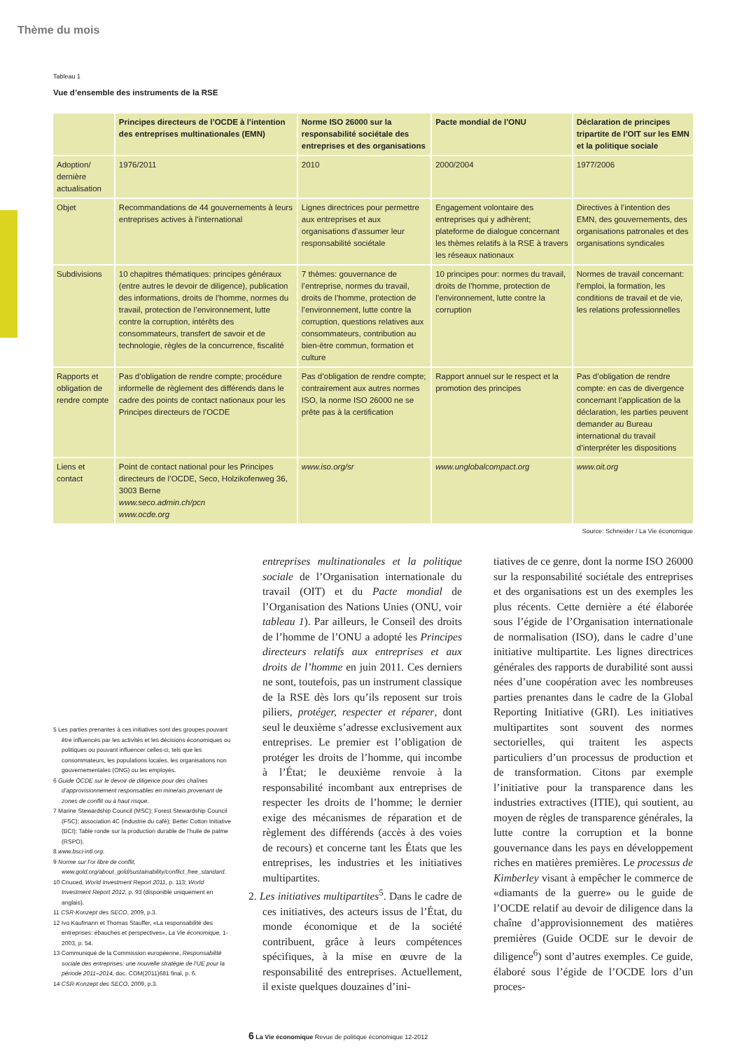Thème du mois
Tableau 1
Vue d’ensemble des instruments de la RSE
| | Principes directeurs de l’OCDE à l’intention des entreprises multinationales (EMN) | Norme ISO 26000 sur la responsabilité sociétale des entreprises et des organisations | Pacte mondial de l’ONU | Déclaration de principes tripartite de l’OIT sur les EMN et la politique sociale |
| --- | --- | --- | --- | --- |
| Adoption/ dernière actualisation | 1976/2011 | 2010 | 2000/2004 | 1977/2006 |
| Objet | Recommandations de 44 gouvernements à leurs entreprises actives à l’international | Lignes directrices pour permettre aux entreprises et aux organisations d’assumer leur responsabilité sociétale | Engagement volontaire des entreprises qui y adhèrent; plateforme de dialogue concernant les thèmes relatifs à la RSE à travers les réseaux nationaux | Directives à l’intention des EMN, des gouvernements, des organisations patronales et des organisations syndicales |
| Subdivisions | 10 chapitres thématiques: principes généraux (entre autres le devoir de diligence), publication des informations, droits de l’homme, normes du travail, protection de l’environnement, lutte contre la corruption, intérêts des consommateurs, transfert de savoir et de technologie, règles de la concurrence, fiscalité | 7 thèmes: gouvernance de l’entreprise, normes du travail, droits de l’homme, protection de l’environnement, lutte contre la corruption, questions relatives aux consommateurs, contribution au bien-être commun, formation et culture | 10 principes pour: normes du travail, droits de l’homme, protection de l’environnement, lutte contre la corruption | Normes de travail concernant: l’emploi, la formation, les conditions de travail et de vie, les relations professionnelles |
| Rapports et obligation de rendre compte | Pas d’obligation de rendre compte; procédure informelle de règlement des différends dans le cadre des points de contact nationaux pour les Principes directeurs de l’OCDE | Pas d’obligation de rendre compte; contrairement aux autres normes ISO, la norme ISO 26000 ne se prête pas à la certification | Rapport annuel sur le respect et la promotion des principes | Pas d’obligation de rendre compte: en cas de divergence concernant l’application de la déclaration, les parties peuvent demander au Bureau international du travail d’interpréter les dispositions |
| Liens et contact | Point de contact national pour les Principes directeurs de l’OCDE, Seco, Holzikofenweg 36, 3003 Berne www.seco.admin.ch/pcn www.ocde.org | www.iso.org/sr | www.unglobalcompact.org | www.oit.org |
Source: Schneider / La Vie économique
5 Les parties prenantes à ces initiatives sont des groupes pouvant être influencés par les activités et les décisions économiques ou politiques ou pouvant influencer celles-ci, tels que les consommateurs, les populations locales, les organisations non gouvernementales (ONG) ou les employés.
6 Guide OCDE sur le devoir de diligence pour des chaînes d’approvisionnement responsables en minerais provenant de zones de conflit ou à haut risque.
7 Marine Stewardship Council (MSC); Forest Stewardship Council (FSC); association 4C (industrie du café); Better Cotton Initiative (BCI); Table ronde sur la production durable de l’huile de palme (RSPO).
8 www.bsci-intl.org.
9 Norme sur l’or libre de conflit, www.gold.org/about_gold/sustainability/conflict_free_standard.
10 Cnuced, World Investment Report 2011, p. 113; World Investment Report 2012, p. 93 (disponible uniquement en anglais).
11 CSR-Konzept des SECO, 2009, p.3.
12 Ivo Kaufmann et Thomas Stauffer, «La responsabilité des entreprises: ébauches et perspectives», La Vie économique, 1-2003, p. 54.
13 Communiqué de la Commission européenne, Responsabilité sociale des entreprises: une nouvelle stratégie de l’UE pour la période 2011–2014, doc. COM(2011)681 final, p. 6.
14 CSR-Konzept des SECO, 2009, p.3.
entreprises multinationales et la politique sociale de l’Organisation internationale du travail (OIT) et du Pacte mondial de l’Organisation des Nations Unies (ONU, voir tableau 1). Par ailleurs, le Conseil des droits de l’homme de l’ONU a adopté les Principes directeurs relatifs aux entreprises et aux droits de l’homme en juin 2011. Ces derniers ne sont, toutefois, pas un instrument classique de la RSE dès lors qu’ils reposent sur trois piliers, protéger, respecter et réparer, dont seul le deuxième s’adresse exclusivement aux entreprises. Le premier est l’obligation de protéger les droits de l’homme, qui incombe à l’État; le deuxième renvoie à la responsabilité incombant aux entreprises de respecter les droits de l’homme; le dernier exige des mécanismes de réparation et de règlement des différends (accès à des voies de recours) et concerne tant les États que les entreprises, les industries et les initiatives multipartites.
2. Les initiatives multipartites<sup>5</sup>. Dans le cadre de ces initiatives, des acteurs issus de l’État, du monde économique et de la société contribuent, grâce à leurs compétences spécifiques, à la mise en œuvre de la responsabilité des entreprises. Actuellement, il existe quelques douzaines d’ini-
tiatives de ce genre, dont la norme ISO 26000 sur la responsabilité sociétale des entreprises et des organisations est un des exemples les plus récents. Cette dernière a été élaborée sous l’égide de l’Organisation internationale de normalisation (ISO), dans le cadre d’une initiative multipartite. Les lignes directrices générales des rapports de durabilité sont aussi nées d’une coopération avec les nombreuses parties prenantes dans le cadre de la Global Reporting Initiative (GRI). Les initiatives multipartites sont souvent des normes sectorielles, qui traitent les aspects particuliers d’un processus de production et de transformation. Citons par exemple l’initiative pour la transparence dans les industries extractives (ITIE), qui soutient, au moyen de règles de transparence générales, la lutte contre la corruption et la bonne gouvernance dans les pays en développement riches en matières premières. Le processus de Kimberley visant à empêcher le commerce de «diamants de la guerre» ou le guide de l’OCDE relatif au devoir de diligence dans la chaîne d’approvisionnement des matières premières (Guide OCDE sur le devoir de diligence<sup>6</sup>) sont d’autres exemples. Ce guide, élaboré sous l’égide de l’OCDE lors d’un proces-
6 La Vie économique Revue de politique économique 12-2012